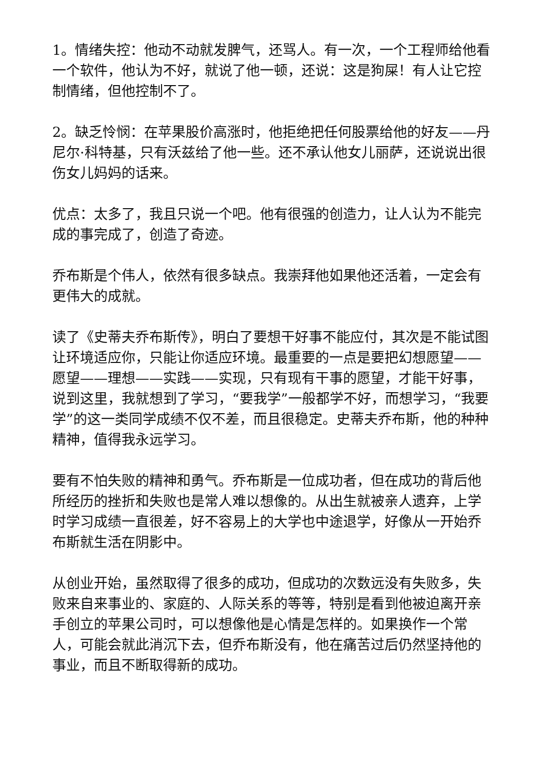1。情绪失控：他动不动就发脾气，还骂人。有一次，一个工程师给他看一个软件，他认为不好，就说了他一顿，还说：这是狗屎！有人让它控制情绪，但他控制不了。
2。缺乏怜悯：在苹果股价高涨时，他拒绝把任何股票给他的好友——丹尼尔·科特基，只有沃兹给了他一些。还不承认他女儿丽萨，还说说出很伤女儿妈妈的话来。
优点：太多了，我且只说一个吧。他有很强的创造力，让人认为不能完成的事完成了，创造了奇迹。
乔布斯是个伟人，依然有很多缺点。我崇拜他如果他还活着，一定会有更伟大的成就。
读了《史蒂夫乔布斯传》，明白了要想干好事不能应付，其次是不能试图让环境适应你，只能让你适应环境。最重要的一点是要把幻想愿望——愿望——理想——实践——实现，只有现有干事的愿望，才能干好事，说到这里，我就想到了学习，“要我学”一般都学不好，而想学习，“我要学”的这一类同学成绩不仅不差，而且很稳定。史蒂夫乔布斯，他的种种精神，值得我永远学习。
要有不怕失败的精神和勇气。乔布斯是一位成功者，但在成功的背后他所经历的挫折和失败也是常人难以想像的。从出生就被亲人遗弃，上学时学习成绩一直很差，好不容易上的大学也中途退学，好像从一开始乔布斯就生活在阴影中。
从创业开始，虽然取得了很多的成功，但成功的次数远没有失败多，失败来自来事业的、家庭的、人际关系的等等，特别是看到他被迫离开亲手创立的苹果公司时，可以想像他是心情是怎样的。如果换作一个常人，可能会就此消沉下去，但乔布斯没有，他在痛苦过后仍然坚持他的事业，而且不断取得新的成功。